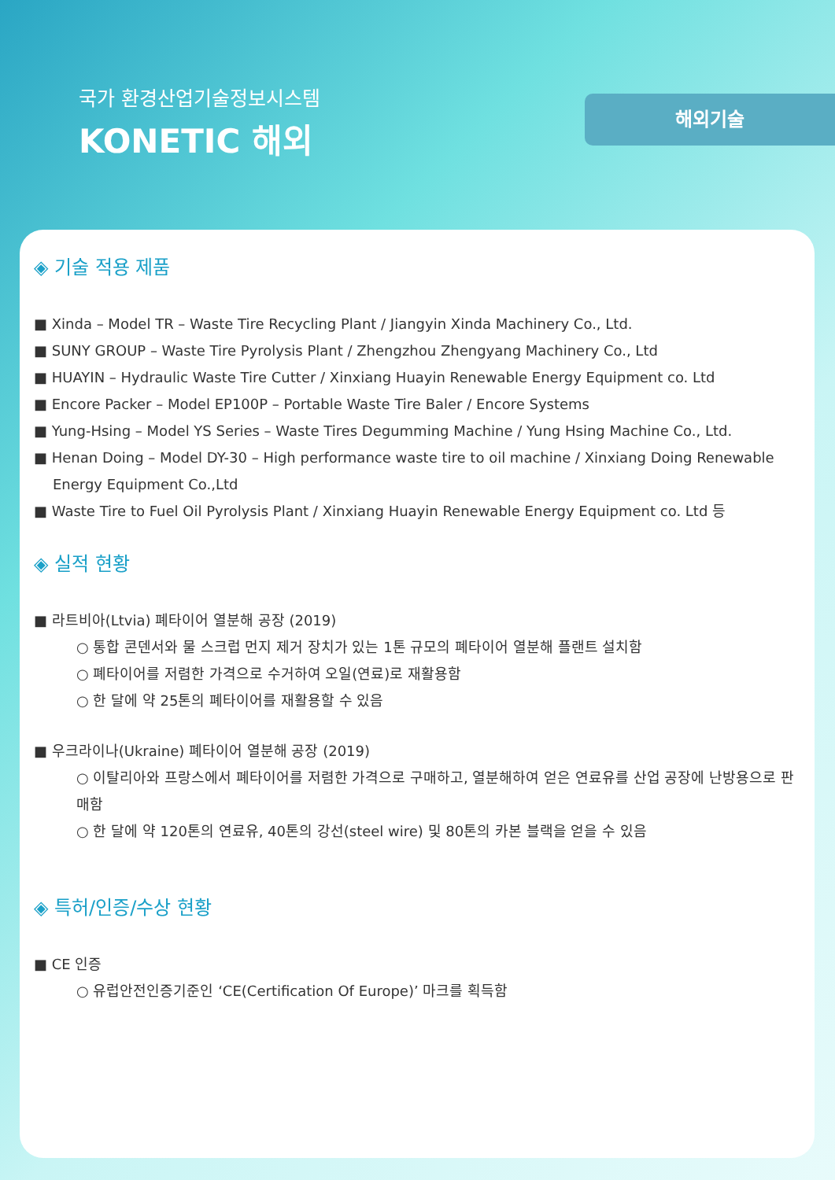국가 환경산업기술정보시스템
KONETIC 해외
해외기술
◈ 기술 적용 제품
■ Xinda – Model TR – Waste Tire Recycling Plant / Jiangyin Xinda Machinery Co., Ltd.
■ SUNY GROUP – Waste Tire Pyrolysis Plant / Zhengzhou Zhengyang Machinery Co., Ltd
■ HUAYIN – Hydraulic Waste Tire Cutter / Xinxiang Huayin Renewable Energy Equipment co. Ltd
■ Encore Packer – Model EP100P – Portable Waste Tire Baler / Encore Systems
■ Yung-Hsing – Model YS Series – Waste Tires Degumming Machine / Yung Hsing Machine Co., Ltd.
■ Henan Doing – Model DY-30 – High performance waste tire to oil machine / Xinxiang Doing Renewable Energy Equipment Co.,Ltd
■ Waste Tire to Fuel Oil Pyrolysis Plant / Xinxiang Huayin Renewable Energy Equipment co. Ltd 등
◈ 실적 현황
■ 라트비아(Ltvia) 폐타이어 열분해 공장 (2019)
○ 통합 콘덴서와 물 스크럽 먼지 제거 장치가 있는 1톤 규모의 폐타이어 열분해 플랜트 설치함
○ 폐타이어를 저렴한 가격으로 수거하여 오일(연료)로 재활용함
○ 한 달에 약 25톤의 폐타이어를 재활용할 수 있음
■ 우크라이나(Ukraine) 폐타이어 열분해 공장 (2019)
○ 이탈리아와 프랑스에서 폐타이어를 저렴한 가격으로 구매하고, 열분해하여 얻은 연료유를 산업 공장에 난방용으로 판매함
○ 한 달에 약 120톤의 연료유, 40톤의 강선(steel wire) 및 80톤의 카본 블랙을 얻을 수 있음
◈ 특허/인증/수상 현황
■ CE 인증
○ 유럽안전인증기준인 ‘CE(Certification Of Europe)’ 마크를 획득함